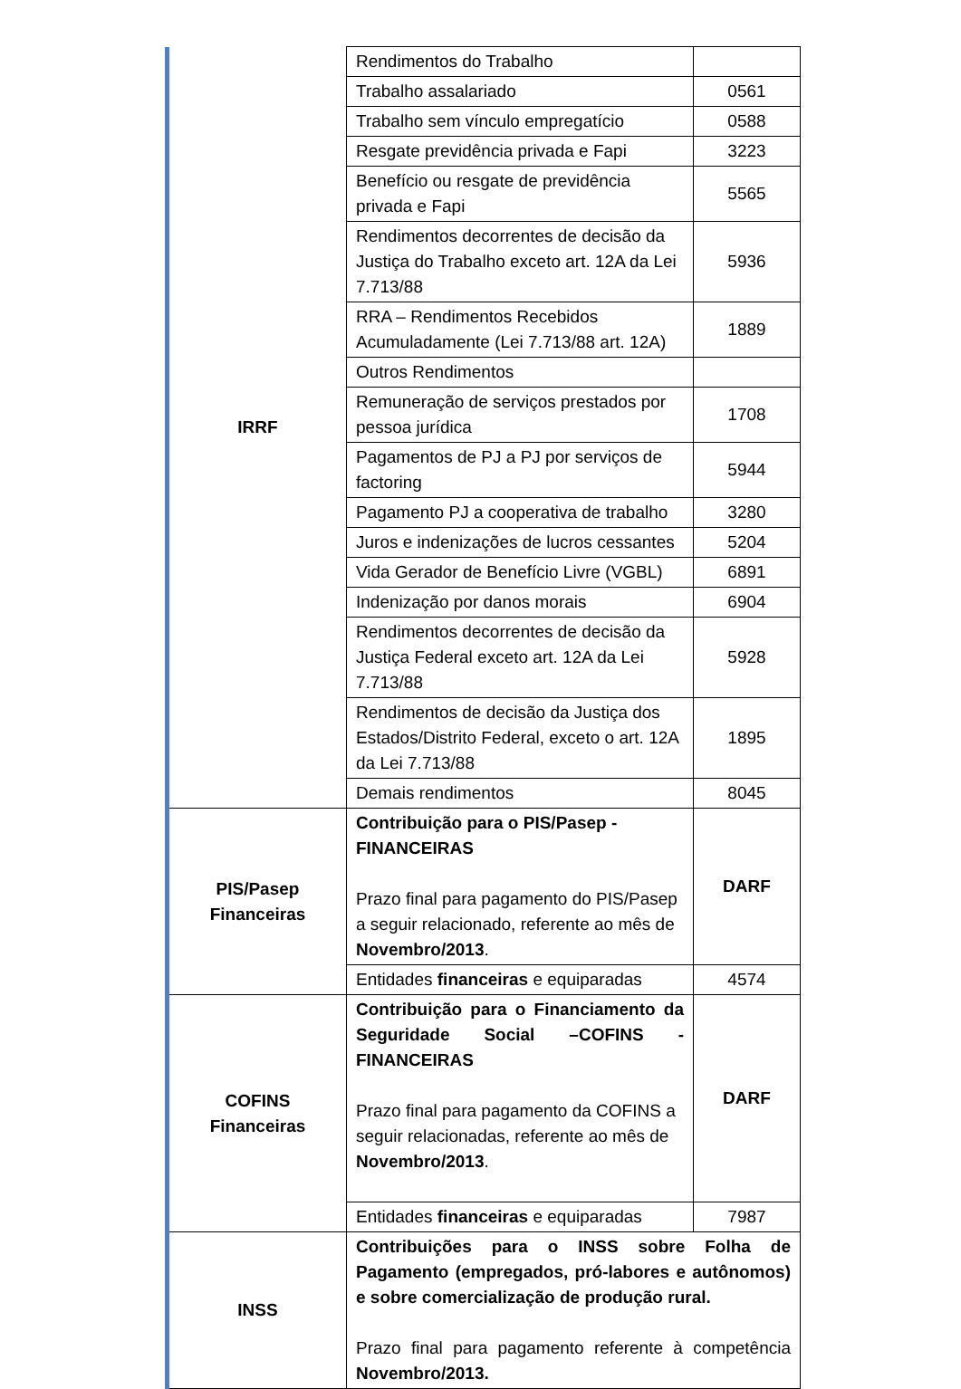| IRRF | Rendimentos do Trabalho | |
| | Trabalho assalariado | 0561 |
| | Trabalho sem vínculo empregatício | 0588 |
| | Resgate previdência privada e Fapi | 3223 |
| | Benefício ou resgate de previdência privada e Fapi | 5565 |
| | Rendimentos decorrentes de decisão da Justiça do Trabalho exceto art. 12A da Lei 7.713/88 | 5936 |
| | RRA – Rendimentos Recebidos Acumuladamente (Lei 7.713/88 art. 12A) | 1889 |
| | Outros Rendimentos | |
| | Remuneração de serviços prestados por pessoa jurídica | 1708 |
| | Pagamentos de PJ a PJ por serviços de factoring | 5944 |
| | Pagamento PJ a cooperativa de trabalho | 3280 |
| | Juros e indenizações de lucros cessantes | 5204 |
| | Vida Gerador de Benefício Livre (VGBL) | 6891 |
| | Indenização por danos morais | 6904 |
| | Rendimentos decorrentes de decisão da Justiça Federal exceto art. 12A da Lei 7.713/88 | 5928 |
| | Rendimentos de decisão da Justiça dos Estados/Distrito Federal, exceto o art. 12A da Lei 7.713/88 | 1895 |
| | Demais rendimentos | 8045 |
| PIS/Pasep Financeiras | Contribuição para o PIS/Pasep - FINANCEIRAS Prazo final para pagamento do PIS/Pasep a seguir relacionado, referente ao mês de Novembro/2013 . | DARF |
| | Entidades financeiras e equiparadas | 4574 |
| COFINS Financeiras | Contribuição para o Financiamento da Seguridade Social –COFINS - FINANCEIRAS Prazo final para pagamento da COFINS a seguir relacionadas, referente ao mês de Novembro/2013 . | DARF |
| | Entidades financeiras e equiparadas | 7987 |
| INSS | Contribuições para o INSS sobre Folha de Pagamento (empregados, pró-labores e autônomos) e sobre comercialização de produção rural. Prazo final para pagamento referente à competência Novembro/2013. | |